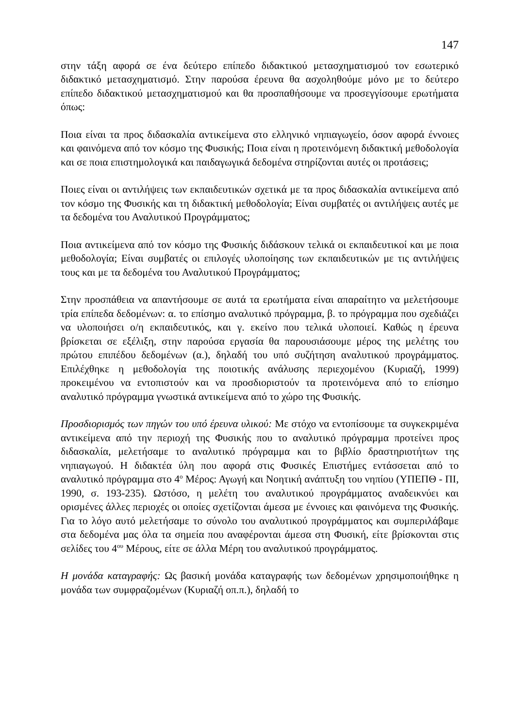147
στην τάξη αφορά σε ένα δεύτερο επίπεδο διδακτικού μετασχηματισμού τον εσωτερικό διδακτικό μετασχηματισμό. Στην παρούσα έρευνα θα ασχοληθούμε μόνο με το δεύτερο επίπεδο διδακτικού μετασχηματισμού και θα προσπαθήσουμε να προσεγγίσουμε ερωτήματα όπως:
Ποια είναι τα προς διδασκαλία αντικείμενα στο ελληνικό νηπιαγωγείο, όσον αφορά έννοιες και φαινόμενα από τον κόσμο της Φυσικής; Ποια είναι η προτεινόμενη διδακτική μεθοδολογία και σε ποια επιστημολογικά και παιδαγωγικά δεδομένα στηρίζονται αυτές οι προτάσεις;
Ποιες είναι οι αντιλήψεις των εκπαιδευτικών σχετικά με τα προς διδασκαλία αντικείμενα από τον κόσμο της Φυσικής και τη διδακτική μεθοδολογία; Είναι συμβατές οι αντιλήψεις αυτές με τα δεδομένα του Αναλυτικού Προγράμματος;
Ποια αντικείμενα από τον κόσμο της Φυσικής διδάσκουν τελικά οι εκπαιδευτικοί και με ποια μεθοδολογία; Είναι συμβατές οι επιλογές υλοποίησης των εκπαιδευτικών με τις αντιλήψεις τους και με τα δεδομένα του Αναλυτικού Προγράμματος;
Στην προσπάθεια να απαντήσουμε σε αυτά τα ερωτήματα είναι απαραίτητο να μελετήσουμε τρία επίπεδα δεδομένων: α. το επίσημο αναλυτικό πρόγραμμα, β. το πρόγραμμα που σχεδιάζει να υλοποιήσει ο/η εκπαιδευτικός, και γ. εκείνο που τελικά υλοποιεί. Καθώς η έρευνα βρίσκεται σε εξέλιξη, στην παρούσα εργασία θα παρουσιάσουμε μέρος της μελέτης του πρώτου επιπέδου δεδομένων (α.), δηλαδή του υπό συζήτηση αναλυτικού προγράμματος. Επιλέχθηκε η μεθοδολογία της ποιοτικής ανάλυσης περιεχομένου (Κυριαζή, 1999) προκειμένου να εντοπιστούν και να προσδιοριστούν τα προτεινόμενα από το επίσημο αναλυτικό πρόγραμμα γνωστικά αντικείμενα από το χώρο της Φυσικής.
Προσδιορισμός των πηγών του υπό έρευνα υλικού: Με στόχο να εντοπίσουμε τα συγκεκριμένα αντικείμενα από την περιοχή της Φυσικής που το αναλυτικό πρόγραμμα προτείνει προς διδασκαλία, μελετήσαμε το αναλυτικό πρόγραμμα και το βιβλίο δραστηριοτήτων της νηπιαγωγού. Η διδακτέα ύλη που αφορά στις Φυσικές Επιστήμες εντάσσεται από το αναλυτικό πρόγραμμα στο 4<sup>ο</sup> Μέρος: Αγωγή και Νοητική ανάπτυξη του νηπίου (ΥΠΕΠΘ - ΠΙ, 1990, σ. 193-235). Ωστόσο, η μελέτη του αναλυτικού προγράμματος αναδεικνύει και ορισμένες άλλες περιοχές οι οποίες σχετίζονται άμεσα με έννοιες και φαινόμενα της Φυσικής. Για το λόγο αυτό μελετήσαμε το σύνολο του αναλυτικού προγράμματος και συμπεριλάβαμε στα δεδομένα μας όλα τα σημεία που αναφέρονται άμεσα στη Φυσική, είτε βρίσκονται στις σελίδες του 4<sup>ου</sup> Μέρους, είτε σε άλλα Μέρη του αναλυτικού προγράμματος.
Η μονάδα καταγραφής: Ως βασική μονάδα καταγραφής των δεδομένων χρησιμοποιήθηκε η μονάδα των συμφραζομένων (Κυριαζή οπ.π.), δηλαδή το